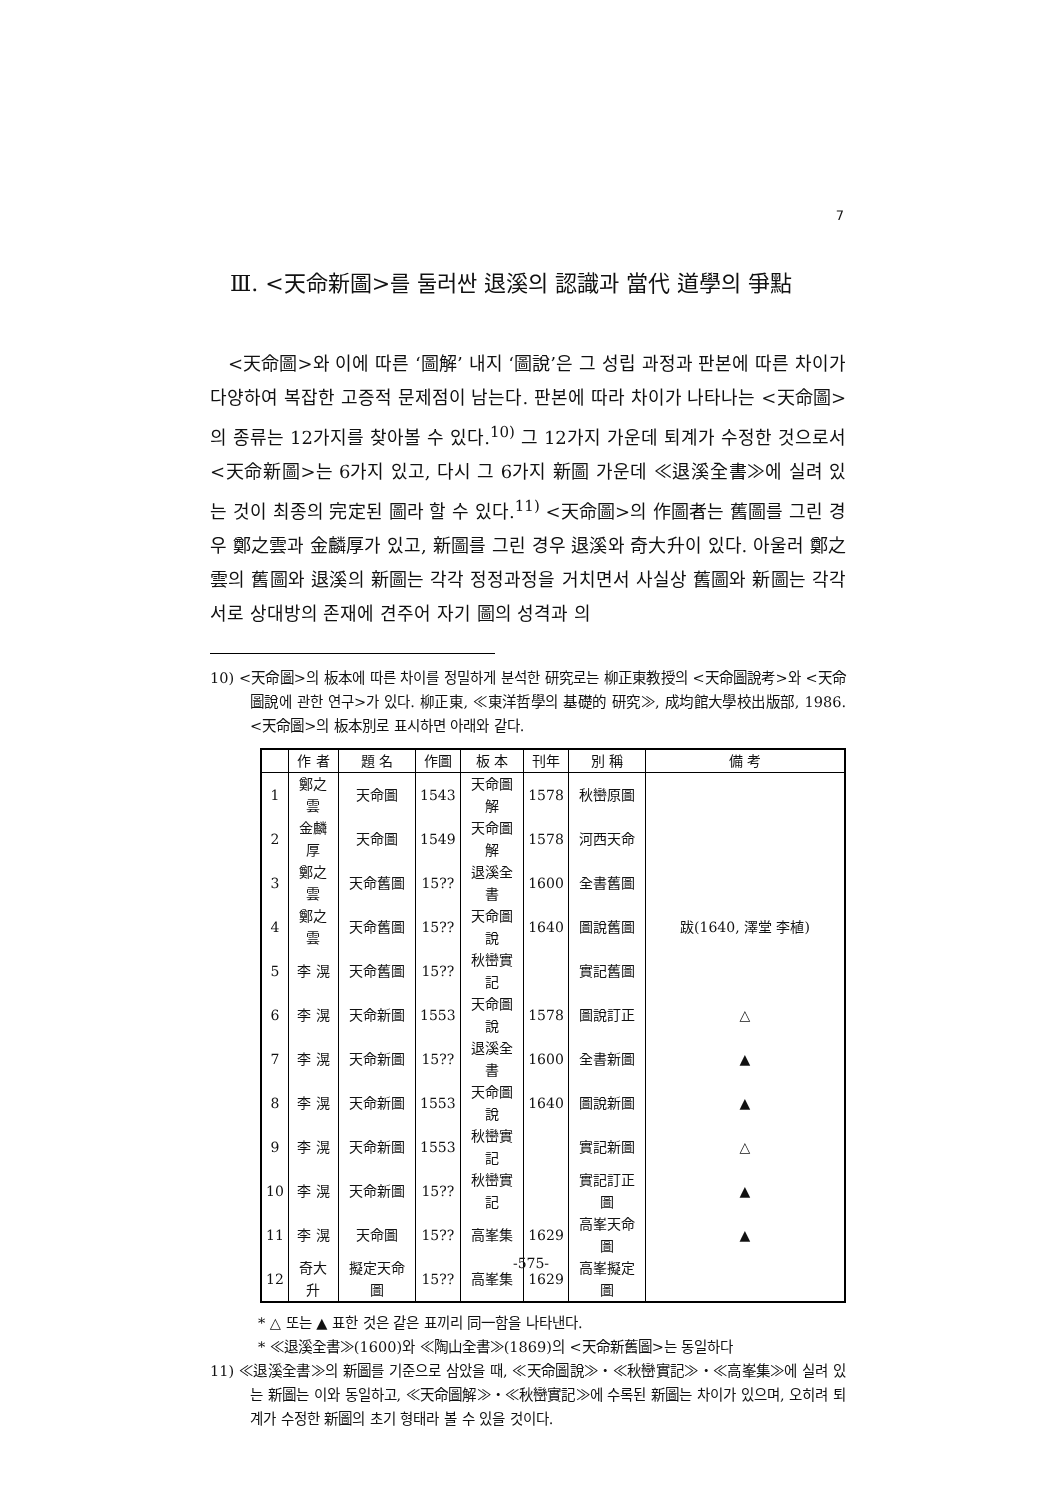7
Ⅲ. <天命新圖>를 둘러싼 退溪의 認識과 當代 道學의 爭點
<天命圖>와 이에 따른 ‘圖解’ 내지 ‘圖說’은 그 성립 과정과 판본에 따른 차이가 다양하여 복잡한 고증적 문제점이 남는다. 판본에 따라 차이가 나타나는 <天命圖>의 종류는 12가지를 찾아볼 수 있다.<sup>10)</sup> 그 12가지 가운데 퇴계가 수정한 것으로서 <天命新圖>는 6가지 있고, 다시 그 6가지 新圖 가운데 ≪退溪全書≫에 실려 있는 것이 최종의 完定된 圖라 할 수 있다.<sup>11)</sup> <天命圖>의 作圖者는 舊圖를 그린 경우 鄭之雲과 金麟厚가 있고, 新圖를 그린 경우 退溪와 奇大升이 있다. 아울러 鄭之雲의 舊圖와 退溪의 新圖는 각각 정정과정을 거치면서 사실상 舊圖와 新圖는 각각 서로 상대방의 존재에 견주어 자기 圖의 성격과 의
10) <天命圖>의 板本에 따른 차이를 정밀하게 분석한 研究로는 柳正東教授의 <天命圖說考>와 <天命圖說에 관한 연구>가 있다. 柳正東, ≪東洋哲學의 基礎的 研究≫, 成均館大學校出版部, 1986. <天命圖>의 板本別로 표시하면 아래와 같다.
| | 作 者 | 題 名 | 作圖 | 板 本 | 刊年 | 別 稱 | 備 考 |
| --- | --- | --- | --- | --- | --- | --- | --- |
| 1 | 鄭之雲 | 天命圖 | 1543 | 天命圖解 | 1578 | 秋巒原圖 | |
| 2 | 金麟厚 | 天命圖 | 1549 | 天命圖解 | 1578 | 河西天命 | |
| 3 | 鄭之雲 | 天命舊圖 | 15?? | 退溪全書 | 1600 | 全書舊圖 | |
| 4 | 鄭之雲 | 天命舊圖 | 15?? | 天命圖說 | 1640 | 圖說舊圖 | 跋(1640, 澤堂 李植) |
| 5 | 李 滉 | 天命舊圖 | 15?? | 秋巒實記 | | 實記舊圖 | |
| 6 | 李 滉 | 天命新圖 | 1553 | 天命圖說 | 1578 | 圖說訂正 | △ |
| 7 | 李 滉 | 天命新圖 | 15?? | 退溪全書 | 1600 | 全書新圖 | ▲ |
| 8 | 李 滉 | 天命新圖 | 1553 | 天命圖說 | 1640 | 圖說新圖 | ▲ |
| 9 | 李 滉 | 天命新圖 | 1553 | 秋巒實記 | | 實記新圖 | △ |
| 10 | 李 滉 | 天命新圖 | 15?? | 秋巒實記 | | 實記訂正圖 | ▲ |
| 11 | 李 滉 | 天命圖 | 15?? | 高峯集 | 1629 | 高峯天命圖 | ▲ |
| 12 | 奇大升 | 擬定天命圖 | 15?? | 高峯集 | 1629 | 高峯擬定圖 | |
* △ 또는 ▲ 표한 것은 같은 표끼리 同一함을 나타낸다.
* ≪退溪全書≫(1600)와 ≪陶山全書≫(1869)의 <天命新舊圖>는 동일하다
11) ≪退溪全書≫의 新圖를 기준으로 삼았을 때, ≪天命圖說≫・≪秋巒實記≫・≪高峯集≫에 실려 있는 新圖는 이와 동일하고, ≪天命圖解≫・≪秋巒實記≫에 수록된 新圖는 차이가 있으며, 오히려 퇴계가 수정한 新圖의 초기 형태라 볼 수 있을 것이다.
-575-